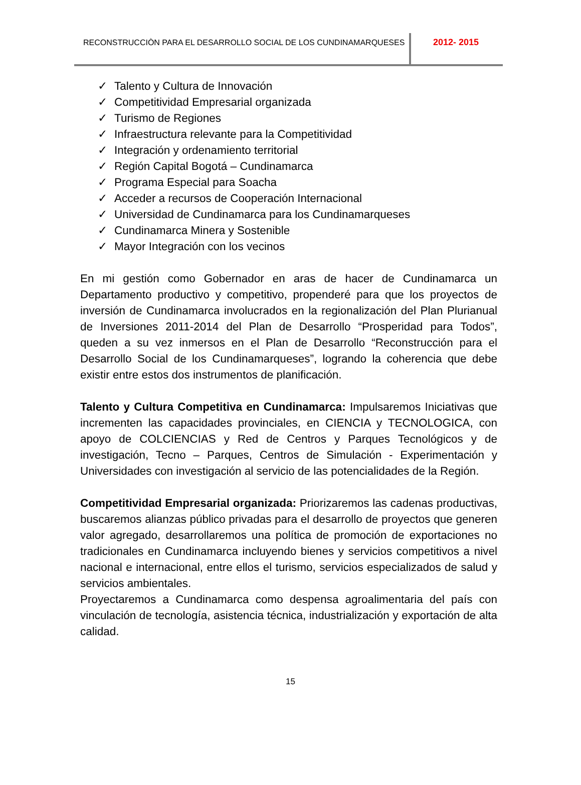RECONSTRUCCIÒN PARA EL DESARROLLO SOCIAL DE LOS CUNDINAMARQUESES 2012- 2015
✓ Talento y Cultura de Innovación
✓ Competitividad Empresarial organizada
✓ Turismo de Regiones
✓ Infraestructura relevante para la Competitividad
✓ Integración y ordenamiento territorial
✓ Región Capital Bogotá – Cundinamarca
✓ Programa Especial para Soacha
✓ Acceder a recursos de Cooperación Internacional
✓ Universidad de Cundinamarca para los Cundinamarqueses
✓ Cundinamarca Minera y Sostenible
✓ Mayor Integración con los vecinos
En mi gestión como Gobernador en aras de hacer de Cundinamarca un Departamento productivo y competitivo, propenderé para que los proyectos de inversión de Cundinamarca involucrados en la regionalización del Plan Plurianual de Inversiones 2011-2014 del Plan de Desarrollo “Prosperidad para Todos”, queden a su vez inmersos en el Plan de Desarrollo “Reconstrucción para el Desarrollo Social de los Cundinamarqueses”, logrando la coherencia que debe existir entre estos dos instrumentos de planificación.
Talento y Cultura Competitiva en Cundinamarca: Impulsaremos Iniciativas que incrementen las capacidades provinciales, en CIENCIA y TECNOLOGICA, con apoyo de COLCIENCIAS y Red de Centros y Parques Tecnológicos y de investigación, Tecno – Parques, Centros de Simulación - Experimentación y Universidades con investigación al servicio de las potencialidades de la Región.
Competitividad Empresarial organizada: Priorizaremos las cadenas productivas, buscaremos alianzas público privadas para el desarrollo de proyectos que generen valor agregado, desarrollaremos una política de promoción de exportaciones no tradicionales en Cundinamarca incluyendo bienes y servicios competitivos a nivel nacional e internacional, entre ellos el turismo, servicios especializados de salud y servicios ambientales.
Proyectaremos a Cundinamarca como despensa agroalimentaria del país con vinculación de tecnología, asistencia técnica, industrialización y exportación de alta calidad.
15